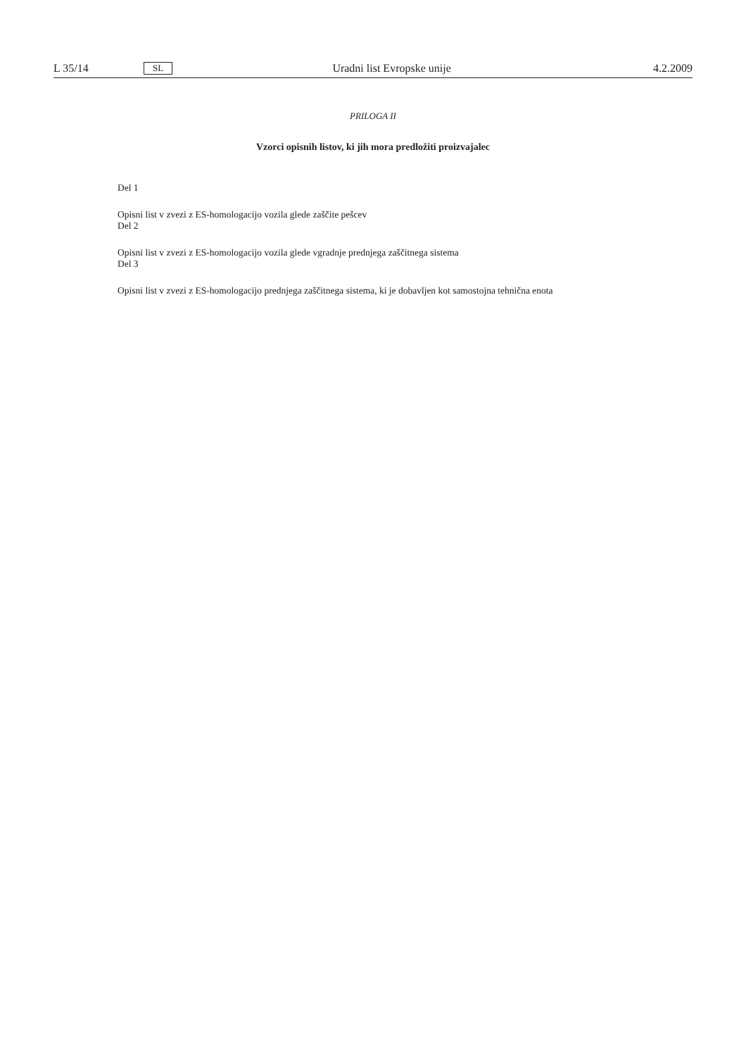L 35/14 SL Uradni list Evropske unije 4.2.2009
PRILOGA II
Vzorci opisnih listov, ki jih mora predložiti proizvajalec
Del 1
Opisni list v zvezi z ES-homologacijo vozila glede zaščite pešcev
Del 2
Opisni list v zvezi z ES-homologacijo vozila glede vgradnje prednjega zaščitnega sistema
Del 3
Opisni list v zvezi z ES-homologacijo prednjega zaščitnega sistema, ki je dobavljen kot samostojna tehnična enota